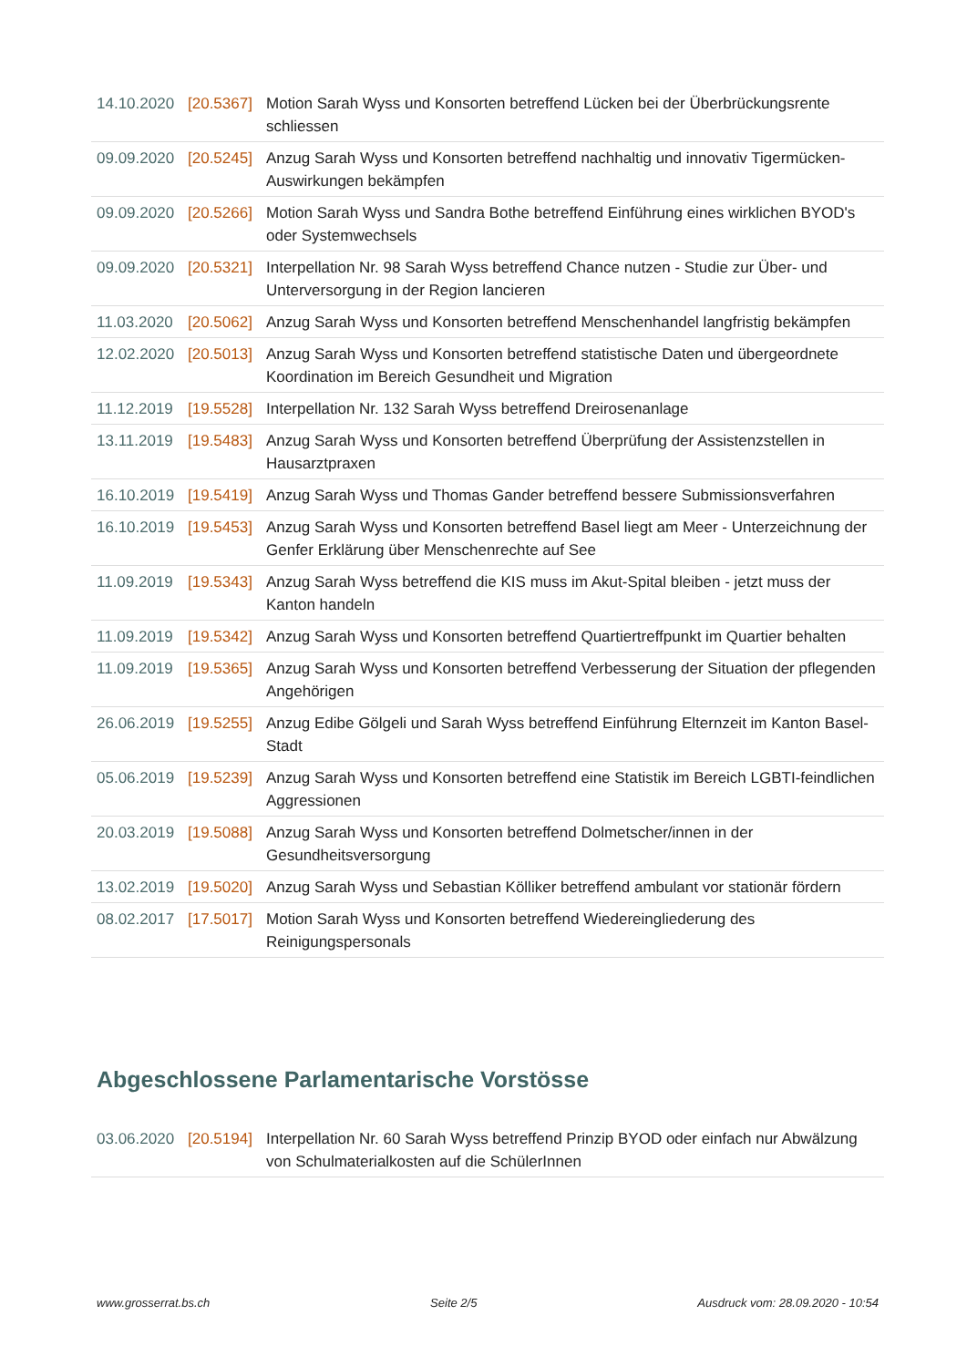| 14.10.2020 | [20.5367] | Motion Sarah Wyss und Konsorten betreffend Lücken bei der Überbrückungsrente schliessen |
| 09.09.2020 | [20.5245] | Anzug Sarah Wyss und Konsorten betreffend nachhaltig und innovativ Tigermücken-Auswirkungen bekämpfen |
| 09.09.2020 | [20.5266] | Motion Sarah Wyss und Sandra Bothe betreffend Einführung eines wirklichen BYOD's oder Systemwechsels |
| 09.09.2020 | [20.5321] | Interpellation Nr. 98 Sarah Wyss betreffend Chance nutzen - Studie zur Über- und Unterversorgung in der Region lancieren |
| 11.03.2020 | [20.5062] | Anzug Sarah Wyss und Konsorten betreffend Menschenhandel langfristig bekämpfen |
| 12.02.2020 | [20.5013] | Anzug Sarah Wyss und Konsorten betreffend statistische Daten und übergeordnete Koordination im Bereich Gesundheit und Migration |
| 11.12.2019 | [19.5528] | Interpellation Nr. 132 Sarah Wyss betreffend Dreirosenanlage |
| 13.11.2019 | [19.5483] | Anzug Sarah Wyss und Konsorten betreffend Überprüfung der Assistenzstellen in Hausarztpraxen |
| 16.10.2019 | [19.5419] | Anzug Sarah Wyss und Thomas Gander betreffend bessere Submissionsverfahren |
| 16.10.2019 | [19.5453] | Anzug Sarah Wyss und Konsorten betreffend Basel liegt am Meer - Unterzeichnung der Genfer Erklärung über Menschenrechte auf See |
| 11.09.2019 | [19.5343] | Anzug Sarah Wyss betreffend die KIS muss im Akut-Spital bleiben - jetzt muss der Kanton handeln |
| 11.09.2019 | [19.5342] | Anzug Sarah Wyss und Konsorten betreffend Quartiertreffpunkt im Quartier behalten |
| 11.09.2019 | [19.5365] | Anzug Sarah Wyss und Konsorten betreffend Verbesserung der Situation der pflegenden Angehörigen |
| 26.06.2019 | [19.5255] | Anzug Edibe Gölgeli und Sarah Wyss betreffend Einführung Elternzeit im Kanton Basel-Stadt |
| 05.06.2019 | [19.5239] | Anzug Sarah Wyss und Konsorten betreffend eine Statistik im Bereich LGBTI-feindlichen Aggressionen |
| 20.03.2019 | [19.5088] | Anzug Sarah Wyss und Konsorten betreffend Dolmetscher/innen in der Gesundheitsversorgung |
| 13.02.2019 | [19.5020] | Anzug Sarah Wyss und Sebastian Kölliker betreffend ambulant vor stationär fördern |
| 08.02.2017 | [17.5017] | Motion Sarah Wyss und Konsorten betreffend Wiedereingliederung des Reinigungspersonals |
Abgeschlossene Parlamentarische Vorstösse
| 03.06.2020 | [20.5194] | Interpellation Nr. 60 Sarah Wyss betreffend Prinzip BYOD oder einfach nur Abwälzung von Schulmaterialkosten auf die SchülerInnen |
www.grosserrat.bs.ch Seite 2/5 Ausdruck vom: 28.09.2020 - 10:54